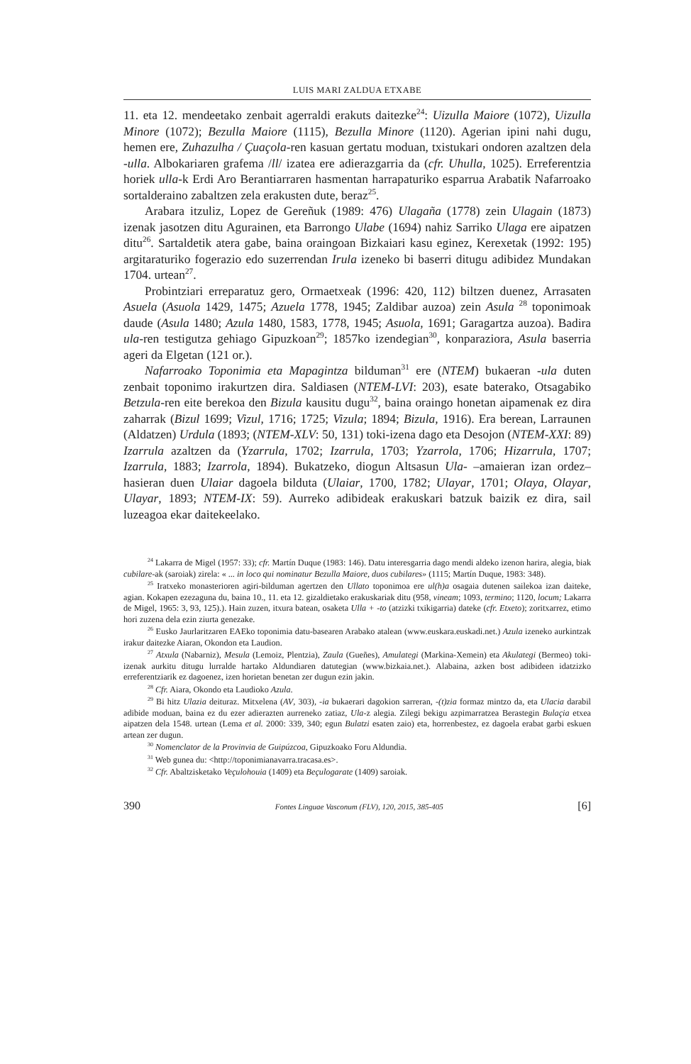LUIS MARI ZALDUA ETXABE
11. eta 12. mendeetako zenbait agerraldi erakuts daitezke<sup>24</sup>: Uizulla Maiore (1072), Uizulla Minore (1072); Bezulla Maiore (1115), Bezulla Minore (1120). Agerian ipini nahi dugu, hemen ere, Zuhazulha / Çuaçola-ren kasuan gertatu moduan, txistukari ondoren azaltzen dela -ulla. Albokariaren grafema /ll/ izatea ere adierazgarria da (cfr. Uhulla, 1025). Erreferentzia horiek ulla-k Erdi Aro Berantiarraren hasmentan harrapaturiko esparrua Arabatik Nafarroako sortalderaino zabaltzen zela erakusten dute, beraz<sup>25</sup>.
Arabara itzuliz, Lopez de Gereñuk (1989: 476) Ulagaña (1778) zein Ulagain (1873) izenak jasotzen ditu Agurainen, eta Barrongo Ulabe (1694) nahiz Sarriko Ulaga ere aipatzen ditu<sup>26</sup>. Sartaldetik atera gabe, baina oraingoan Bizkaiari kasu eginez, Kerexetak (1992: 195) argitaraturiko fogerazio edo suzerrendan Irula izeneko bi baserri ditugu adibidez Mundakan 1704. urtean<sup>27</sup>.
Probintziari erreparatuz gero, Ormaetxeak (1996: 420, 112) biltzen duenez, Arrasaten Asuela (Asuola 1429, 1475; Azuela 1778, 1945; Zaldibar auzoa) zein Asula <sup>28</sup> toponimoak daude (Asula 1480; Azula 1480, 1583, 1778, 1945; Asuola, 1691; Garagartza auzoa). Badira ula-ren testigutza gehiago Gipuzkoan<sup>29</sup>; 1857ko izendegian<sup>30</sup>, konparaziora, Asula baserria ageri da Elgetan (121 or.).
Nafarroako Toponimia eta Mapagintza bilduman<sup>31</sup> ere (NTEM) bukaeran -ula duten zenbait toponimo irakurtzen dira. Saldiasen (NTEM-LVI: 203), esate baterako, Otsagabiko Betzula-ren eite berekoa den Bizula kausitu dugu<sup>32</sup>, baina oraingo honetan aipamenak ez dira zaharrak (Bizul 1699; Vizul, 1716; 1725; Vizula; 1894; Bizula, 1916). Era berean, Larraunen (Aldatzen) Urdula (1893; (NTEM-XLV: 50, 131) toki-izena dago eta Desojon (NTEM-XXI: 89) Izarrula azaltzen da (Yzarrula, 1702; Izarrula, 1703; Yzarrola, 1706; Hizarrula, 1707; Izarrula, 1883; Izarrola, 1894). Bukatzeko, diogun Altsasun Ula- –amaieran izan ordez– hasieran duen Ulaiar dagoela bilduta (Ulaiar, 1700, 1782; Ulayar, 1701; Olaya, Olayar, Ulayar, 1893; NTEM-IX: 59). Aurreko adibideak erakuskari batzuk baizik ez dira, sail luzeagoa ekar daitekeelako.
<sup>24</sup> Lakarra de Migel (1957: 33); cfr. Martín Duque (1983: 146). Datu interesgarria dago mendi aldeko izenon harira, alegia, biak cubilare-ak (saroiak) zirela: « ... in loco qui nominatur Bezulla Maiore, duos cubilares» (1115; Martín Duque, 1983: 348).
<sup>25</sup> Iratxeko monasterioren agiri-bilduman agertzen den Ullato toponimoa ere ul(h)a osagaia dutenen sailekoa izan daiteke, agian. Kokapen ezezaguna du, baina 10., 11. eta 12. gizaldietako erakuskariak ditu (958, vineam; 1093, termino; 1120, locum; Lakarra de Migel, 1965: 3, 93, 125).). Hain zuzen, itxura batean, osaketa Ulla + -to (atzizki txikigarria) dateke (cfr. Etxeto); zoritxarrez, etimo hori zuzena dela ezin ziurta genezake.
<sup>26</sup> Eusko Jaurlaritzaren EAEko toponimia datu-basearen Arabako atalean (www.euskara.euskadi.net.) Azula izeneko aurkintzak irakur daitezke Aiaran, Okondon eta Laudion.
<sup>27</sup> Atxula (Nabarniz), Mesula (Lemoiz, Plentzia), Zaula (Gueñes), Amulategi (Markina-Xemein) eta Akulategi (Bermeo) toki-izenak aurkitu ditugu lurralde hartako Aldundiaren datutegian (www.bizkaia.net.). Alabaina, azken bost adibideen idatzizko erreferentziarik ez dagoenez, izen horietan benetan zer dugun ezin jakin.
<sup>28</sup> Cfr. Aiara, Okondo eta Laudioko Azula.
<sup>29</sup> Bi hitz Ulazia deituraz. Mitxelena (AV, 303), -ia bukaerari dagokion sarreran, -(t)zia formaz mintzo da, eta Ulacia darabil adibide moduan, baina ez du ezer adierazten aurreneko zatiaz, Ula-z alegia. Zilegi bekigu azpimarratzea Berastegin Bulaçia etxea aipatzen dela 1548. urtean (Lema et al. 2000: 339, 340; egun Bulatzi esaten zaio) eta, horrenbestez, ez dagoela erabat garbi eskuen artean zer dugun.
<sup>30</sup> Nomenclator de la Provinvia de Guipúzcoa, Gipuzkoako Foru Aldundia.
<sup>31</sup> Web gunea du: <http://toponimianavarra.tracasa.es>.
<sup>32</sup> Cfr. Abaltzisketako Veçulohouia (1409) eta Beçulogarate (1409) saroiak.
390 Fontes Linguae Vasconum (FLV), 120, 2015, 385-405 [6]